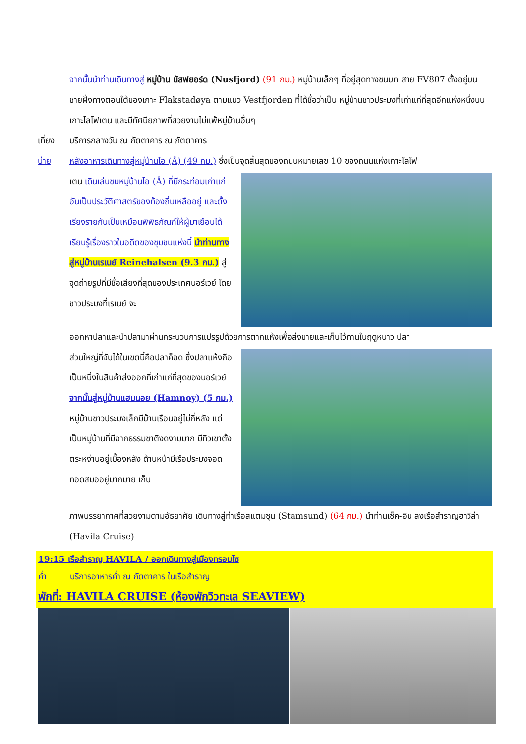จากนั้นนำท่านเดินทางสู่ หมู่บ้าน นัสฟยอร์ด (Nusfjord) (91 กม.) หมู่บ้านเล็กๆ ที่อยู่สุดทางชนบท สาย FV807 ตั้งอยู่บนชายฝั่งทางตอนใต้ของเกาะ Flakstadøya ตามแนว Vestfjorden ที่ได้ชื่อว่าเป็น หมู่บ้านชาวประมงที่เก่าแก่ที่สุดอีกแห่งหนึ่งบนเกาะโลโฟเตน และมีทัศนียภาพที่สวยงามไม่แพ้หมู่บ้านอื่นๆ
เที่ยง บริการกลางวัน ณ ภัตตาคาร ณ ภัตตาคาร
บ่าย หลังอาหารเดินทางสู่หมู่บ้านโอ (Å) (49 กม.) ซึ่งเป็นจุดสิ้นสุดของถนนหมายเลข 10 ของถนนแห่งเกาะโลโฟ
เตน เดินเล่นชมหมู่บ้านโอ (Å) ที่มีกระท่อมเก่าแก่ อันเป็นประวัติศาสตร์ของท้องถิ่นเหลืออยู่ และตั้งเรียงรายกันเป็นเหมือนพิพิธภัณฑ์ให้ผู้มาเยือนได้เรียนรู้เรื่องราวในอดีตของชุมชนแห่งนี้ นำท่านทางสู่หมู่บ้านเรเนย์ Reinehalsen (9.3 กม.) สู่จุดถ่ายรูปที่มีชื่อเสียงที่สุดของประเทศนอร์เวย์ โดยชาวประมงที่เรเนย์ จะ
ออกหาปลาและนำปลามาผ่านกระบวนการแปรรูปด้วยการตากแห้งเพื่อส่งขายและเก็บไว้ทานในฤดูหนาว ปลา
ส่วนใหญ่ที่จับได้ในเขตนี้คือปลาค็อด ซึ่งปลาแห้งถือเป็นหนึ่งในสินค้าส่งออกที่เก่าแก่ที่สุดของนอร์เวย์ จากนั้นสู่หมู่บ้านแฮมนอย (Hamnoy) (5 กม.) หมู่บ้านชาวประมงเล็กมีบ้านเรือนอยู่ไม่กี่หลัง แต่เป็นหมู่บ้านที่มีฉากธรรมชาติงดงามมาก มีทิวเขาตั้งตระหง่านอยู่เบื้องหลัง ด้านหน้ามีเรือประมงจอดทอดสมออยู่มากมาย เก็บ
ภาพบรรยากาศที่สวยงามตามอัธยาศัย เดินทางสู่ท่าเรือสแตมซุน (Stamsund) (64 กม.) นำท่านเช็ค-อิน ลงเรือสำราญฮาวิล่า (Havila Cruise)
19:15 เรือสำราญ HAVILA / ออกเดินทางสู่เมืองทรอมโซ
ค่ำ บริการอาหารค่ำ ณ ภัตตาคาร ในเรือสำราญ
พักที่: HAVILA CRUISE (ห้องพักวิวทะเล SEAVIEW)